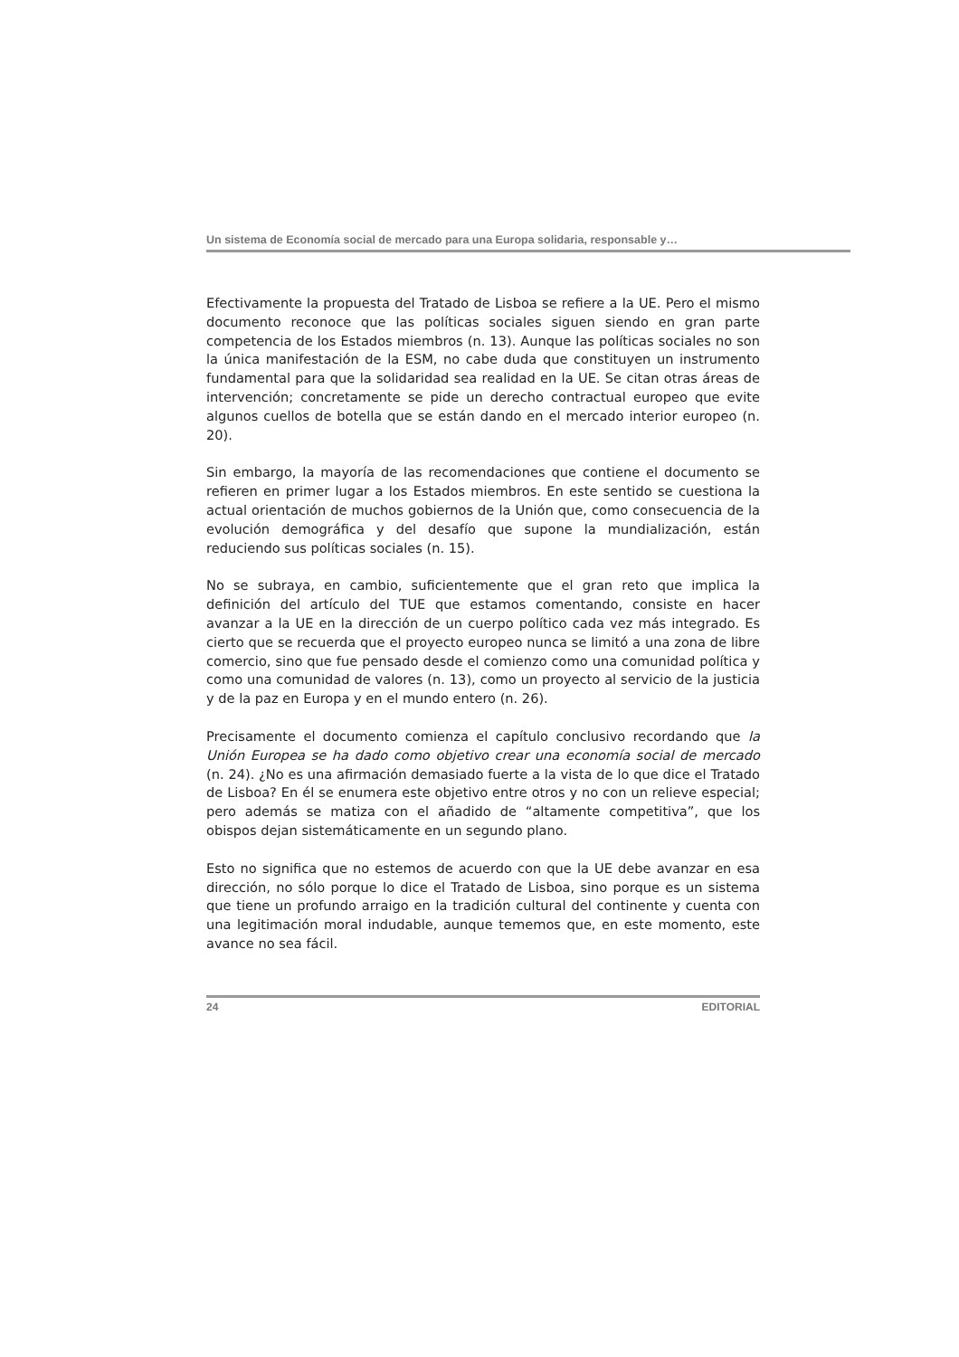Un sistema de Economía social de mercado para una Europa solidaria, responsable y…
Efectivamente la propuesta del Tratado de Lisboa se refiere a la UE. Pero el mismo documento reconoce que las políticas sociales siguen siendo en gran parte competencia de los Estados miembros (n. 13). Aunque las políticas sociales no son la única manifestación de la ESM, no cabe duda que constituyen un instrumento fundamental para que la solidaridad sea realidad en la UE. Se citan otras áreas de intervención; concretamente se pide un derecho contractual europeo que evite algunos cuellos de botella que se están dando en el mercado interior europeo (n. 20).
Sin embargo, la mayoría de las recomendaciones que contiene el documento se refieren en primer lugar a los Estados miembros. En este sentido se cuestiona la actual orientación de muchos gobiernos de la Unión que, como consecuencia de la evolución demográfica y del desafío que supone la mundialización, están reduciendo sus políticas sociales (n. 15).
No se subraya, en cambio, suficientemente que el gran reto que implica la definición del artículo del TUE que estamos comentando, consiste en hacer avanzar a la UE en la dirección de un cuerpo político cada vez más integrado. Es cierto que se recuerda que el proyecto europeo nunca se limitó a una zona de libre comercio, sino que fue pensado desde el comienzo como una comunidad política y como una comunidad de valores (n. 13), como un proyecto al servicio de la justicia y de la paz en Europa y en el mundo entero (n. 26).
Precisamente el documento comienza el capítulo conclusivo recordando que la Unión Europea se ha dado como objetivo crear una economía social de mercado (n. 24). ¿No es una afirmación demasiado fuerte a la vista de lo que dice el Tratado de Lisboa? En él se enumera este objetivo entre otros y no con un relieve especial; pero además se matiza con el añadido de “altamente competitiva”, que los obispos dejan sistemáticamente en un segundo plano.
Esto no significa que no estemos de acuerdo con que la UE debe avanzar en esa dirección, no sólo porque lo dice el Tratado de Lisboa, sino porque es un sistema que tiene un profundo arraigo en la tradición cultural del continente y cuenta con una legitimación moral indudable, aunque tememos que, en este momento, este avance no sea fácil.
24 EDITORIAL